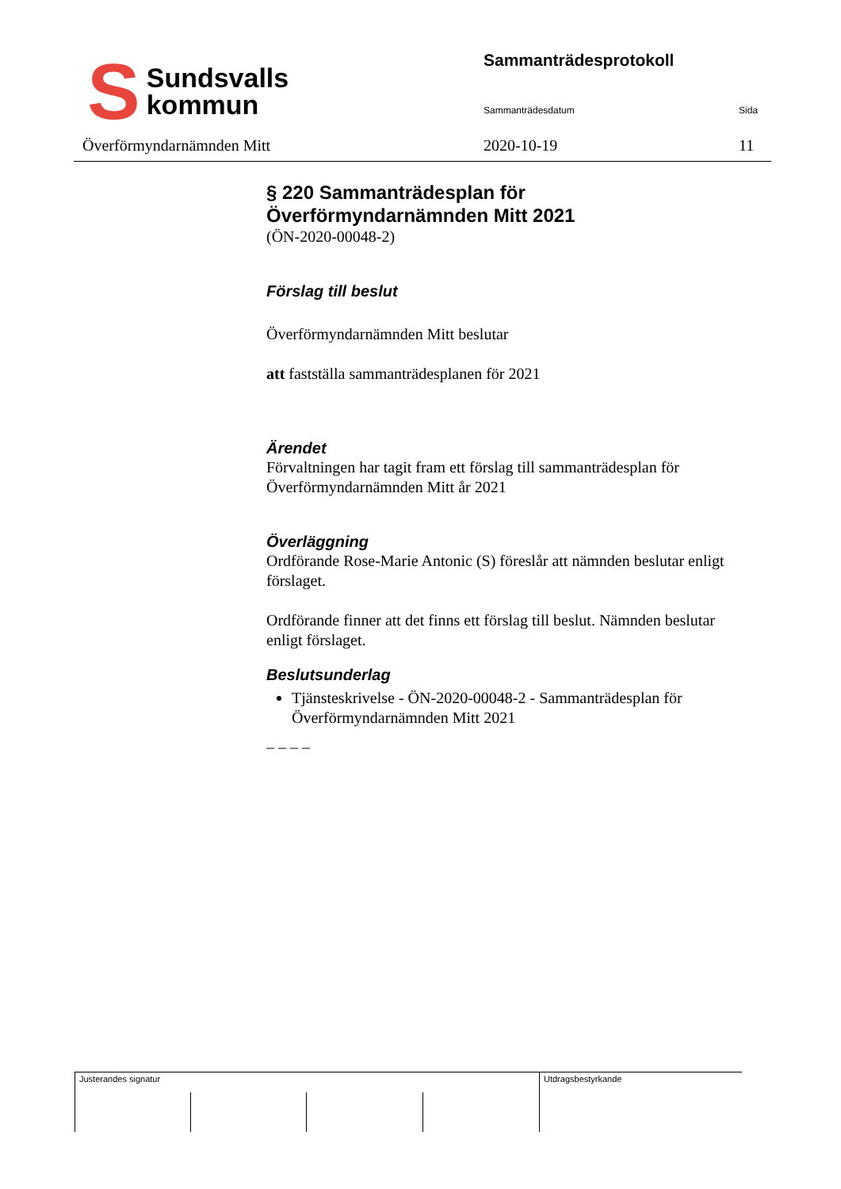S Sundsvalls
kommun
Sammanträdesprotokoll
Sammanträdesdatum Sida
Överförmyndarnämnden Mitt 2020-10-19 11
§ 220 Sammanträdesplan för Överförmyndarnämnden Mitt 2021
(ÖN-2020-00048-2)
Förslag till beslut
Överförmyndarnämnden Mitt beslutar
att fastställa sammanträdesplanen för 2021
Ärendet
Förvaltningen har tagit fram ett förslag till sammanträdesplan för Överförmyndarnämnden Mitt år 2021
Överläggning
Ordförande Rose-Marie Antonic (S) föreslår att nämnden beslutar enligt förslaget.
Ordförande finner att det finns ett förslag till beslut. Nämnden beslutar enligt förslaget.
Beslutsunderlag
Tjänsteskrivelse - ÖN-2020-00048-2 - Sammanträdesplan för Överförmyndarnämnden Mitt 2021
_ _ _ _
Justerandes signatur Utdragsbestyrkande